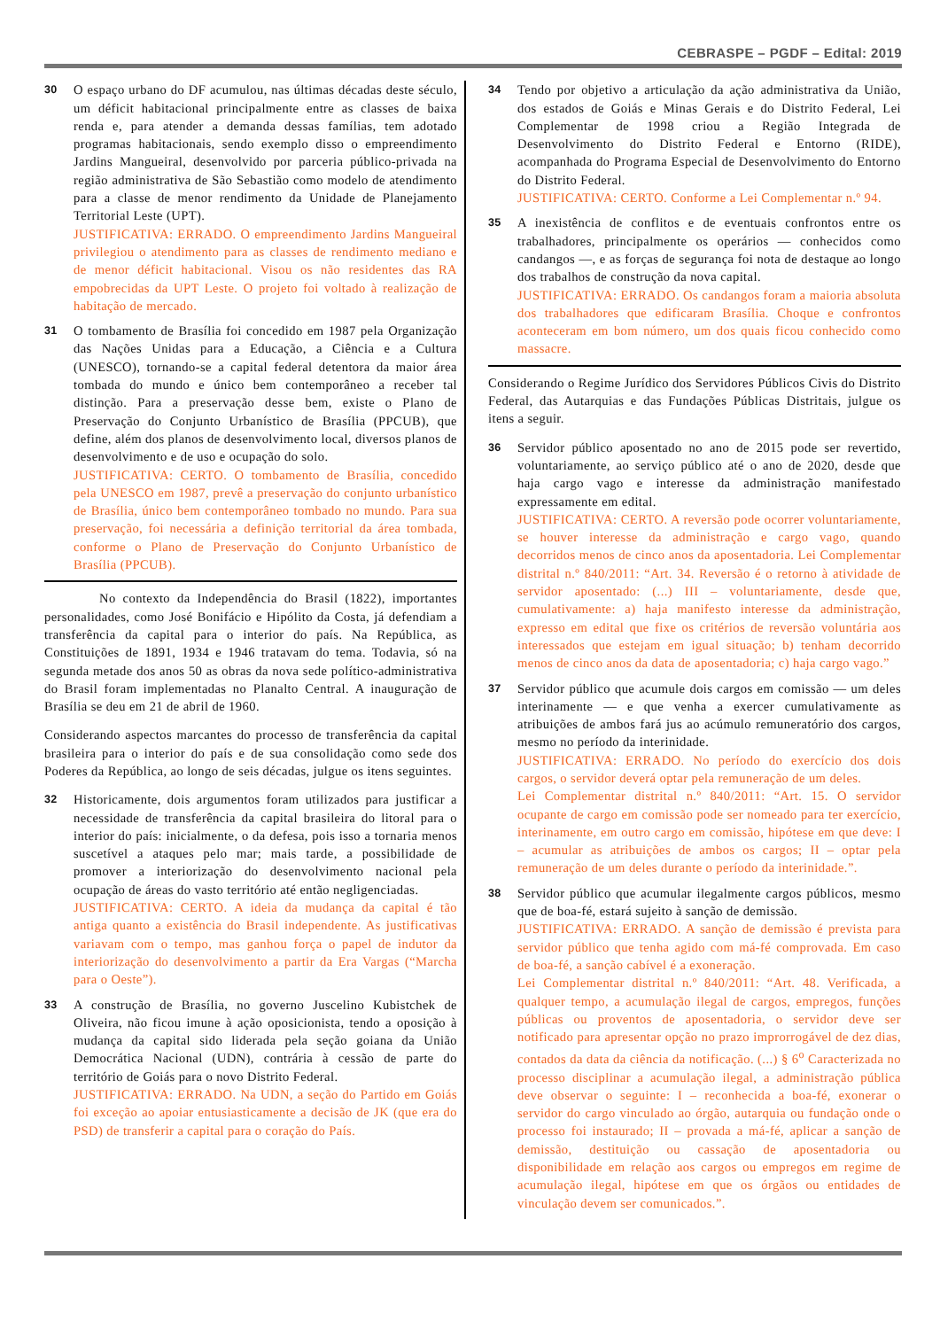CEBRASPE – PGDF – Edital: 2019
30
O espaço urbano do DF acumulou, nas últimas décadas deste século, um déficit habitacional principalmente entre as classes de baixa renda e, para atender a demanda dessas famílias, tem adotado programas habitacionais, sendo exemplo disso o empreendimento Jardins Mangueiral, desenvolvido por parceria público-privada na região administrativa de São Sebastião como modelo de atendimento para a classe de menor rendimento da Unidade de Planejamento Territorial Leste (UPT).
JUSTIFICATIVA: ERRADO. O empreendimento Jardins Mangueiral privilegiou o atendimento para as classes de rendimento mediano e de menor déficit habitacional. Visou os não residentes das RA empobrecidas da UPT Leste. O projeto foi voltado à realização de habitação de mercado.
31
O tombamento de Brasília foi concedido em 1987 pela Organização das Nações Unidas para a Educação, a Ciência e a Cultura (UNESCO), tornando-se a capital federal detentora da maior área tombada do mundo e único bem contemporâneo a receber tal distinção. Para a preservação desse bem, existe o Plano de Preservação do Conjunto Urbanístico de Brasília (PPCUB), que define, além dos planos de desenvolvimento local, diversos planos de desenvolvimento e de uso e ocupação do solo.
JUSTIFICATIVA: CERTO. O tombamento de Brasília, concedido pela UNESCO em 1987, prevê a preservação do conjunto urbanístico de Brasília, único bem contemporâneo tombado no mundo. Para sua preservação, foi necessária a definição territorial da área tombada, conforme o Plano de Preservação do Conjunto Urbanístico de Brasília (PPCUB).
No contexto da Independência do Brasil (1822), importantes personalidades, como José Bonifácio e Hipólito da Costa, já defendiam a transferência da capital para o interior do país. Na República, as Constituições de 1891, 1934 e 1946 tratavam do tema. Todavia, só na segunda metade dos anos 50 as obras da nova sede político-administrativa do Brasil foram implementadas no Planalto Central. A inauguração de Brasília se deu em 21 de abril de 1960.
Considerando aspectos marcantes do processo de transferência da capital brasileira para o interior do país e de sua consolidação como sede dos Poderes da República, ao longo de seis décadas, julgue os itens seguintes.
32
Historicamente, dois argumentos foram utilizados para justificar a necessidade de transferência da capital brasileira do litoral para o interior do país: inicialmente, o da defesa, pois isso a tornaria menos suscetível a ataques pelo mar; mais tarde, a possibilidade de promover a interiorização do desenvolvimento nacional pela ocupação de áreas do vasto território até então negligenciadas.
JUSTIFICATIVA: CERTO. A ideia da mudança da capital é tão antiga quanto a existência do Brasil independente. As justificativas variavam com o tempo, mas ganhou força o papel de indutor da interiorização do desenvolvimento a partir da Era Vargas (“Marcha para o Oeste”).
33
A construção de Brasília, no governo Juscelino Kubistchek de Oliveira, não ficou imune à ação oposicionista, tendo a oposição à mudança da capital sido liderada pela seção goiana da União Democrática Nacional (UDN), contrária à cessão de parte do território de Goiás para o novo Distrito Federal.
JUSTIFICATIVA: ERRADO. Na UDN, a seção do Partido em Goiás foi exceção ao apoiar entusiasticamente a decisão de JK (que era do PSD) de transferir a capital para o coração do País.
34
Tendo por objetivo a articulação da ação administrativa da União, dos estados de Goiás e Minas Gerais e do Distrito Federal, Lei Complementar de 1998 criou a Região Integrada de Desenvolvimento do Distrito Federal e Entorno (RIDE), acompanhada do Programa Especial de Desenvolvimento do Entorno do Distrito Federal.
JUSTIFICATIVA: CERTO. Conforme a Lei Complementar n.º 94.
35
A inexistência de conflitos e de eventuais confrontos entre os trabalhadores, principalmente os operários — conhecidos como candangos —, e as forças de segurança foi nota de destaque ao longo dos trabalhos de construção da nova capital.
JUSTIFICATIVA: ERRADO. Os candangos foram a maioria absoluta dos trabalhadores que edificaram Brasília. Choque e confrontos aconteceram em bom número, um dos quais ficou conhecido como massacre.
Considerando o Regime Jurídico dos Servidores Públicos Civis do Distrito Federal, das Autarquias e das Fundações Públicas Distritais, julgue os itens a seguir.
36
Servidor público aposentado no ano de 2015 pode ser revertido, voluntariamente, ao serviço público até o ano de 2020, desde que haja cargo vago e interesse da administração manifestado expressamente em edital.
JUSTIFICATIVA: CERTO. A reversão pode ocorrer voluntariamente, se houver interesse da administração e cargo vago, quando decorridos menos de cinco anos da aposentadoria. Lei Complementar distrital n.º 840/2011: “Art. 34. Reversão é o retorno à atividade de servidor aposentado: (...) III – voluntariamente, desde que, cumulativamente: a) haja manifesto interesse da administração, expresso em edital que fixe os critérios de reversão voluntária aos interessados que estejam em igual situação; b) tenham decorrido menos de cinco anos da data de aposentadoria; c) haja cargo vago.”
37
Servidor público que acumule dois cargos em comissão — um deles interinamente — e que venha a exercer cumulativamente as atribuições de ambos fará jus ao acúmulo remuneratório dos cargos, mesmo no período da interinidade.
JUSTIFICATIVA: ERRADO. No período do exercício dos dois cargos, o servidor deverá optar pela remuneração de um deles.
Lei Complementar distrital n.º 840/2011: “Art. 15. O servidor ocupante de cargo em comissão pode ser nomeado para ter exercício, interinamente, em outro cargo em comissão, hipótese em que deve: I – acumular as atribuições de ambos os cargos; II – optar pela remuneração de um deles durante o período da interinidade.”.
38
Servidor público que acumular ilegalmente cargos públicos, mesmo que de boa-fé, estará sujeito à sanção de demissão.
JUSTIFICATIVA: ERRADO. A sanção de demissão é prevista para servidor público que tenha agido com má-fé comprovada. Em caso de boa-fé, a sanção cabível é a exoneração.
Lei Complementar distrital n.º 840/2011: “Art. 48. Verificada, a qualquer tempo, a acumulação ilegal de cargos, empregos, funções públicas ou proventos de aposentadoria, o servidor deve ser notificado para apresentar opção no prazo improrrogável de dez dias, contados da data da ciência da notificação. (...) § 6<sup>o</sup> Caracterizada no processo disciplinar a acumulação ilegal, a administração pública deve observar o seguinte: I – reconhecida a boa-fé, exonerar o servidor do cargo vinculado ao órgão, autarquia ou fundação onde o processo foi instaurado; II – provada a má-fé, aplicar a sanção de demissão, destituição ou cassação de aposentadoria ou disponibilidade em relação aos cargos ou empregos em regime de acumulação ilegal, hipótese em que os órgãos ou entidades de vinculação devem ser comunicados.”.